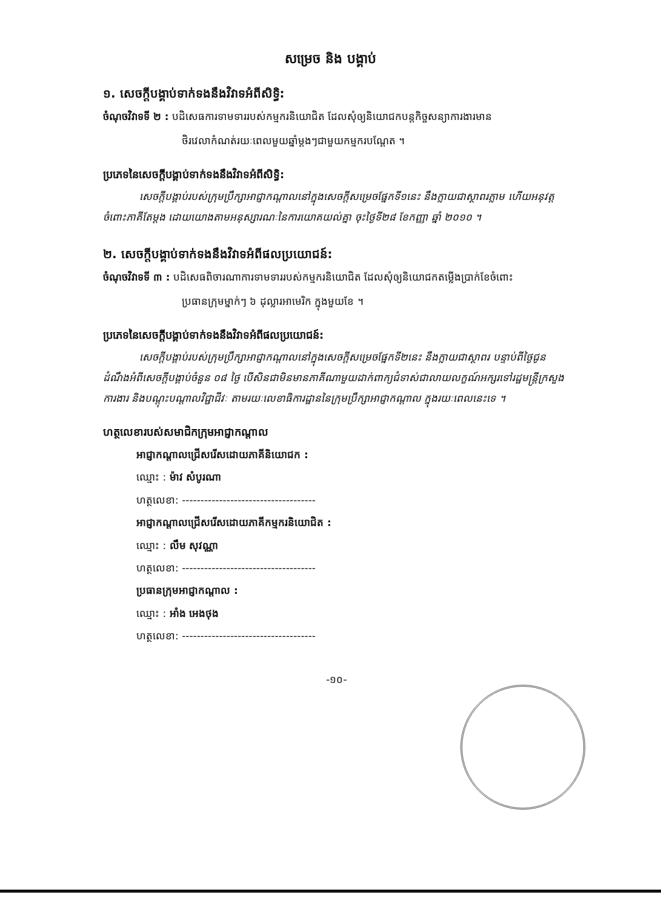សម្រេច និង បង្គាប់
១. សេចក្តីបង្គាប់ទាក់ទងនឹងវិវាទអំពីសិទ្ធិ:
ចំណុចវិវាទទី ២ : បដិសេធការទាមទាររបស់កម្មករនិយោជិត ដែលសុំឲ្យនិយោជកបន្តកិច្ចសន្យាការងារមាន
ថិរវេលាកំណត់រយៈពេលមួយឆ្នាំម្តងៗជាមួយកម្មករបណ្តែត ។
ប្រភេទនៃសេចក្តីបង្គាប់ទាក់ទងនឹងវិវាទអំពីសិទ្ធិ:
សេចក្តីបង្គាប់របស់ក្រុមប្រឹក្សាអាជ្ញាកណ្តាលនៅក្នុងសេចក្តីសម្រេចផ្នែកទី១នេះ នឹងក្លាយជាស្ថាពរភ្លាម ហើយអនុវត្តចំពោះភាគីតែម្តង ដោយយោងតាមអនុស្សារណៈនៃការយោគយល់គ្នា ចុះថ្ងៃទី២៨ ខែកញ្ញា ឆ្នាំ ២០១០ ។
២. សេចក្តីបង្គាប់ទាក់ទងនឹងវិវាទអំពីផលប្រយោជន៍:
ចំណុចវិវាទទី ៣ : បដិសេធពិចារណាការទាមទាររបស់កម្មករនិយោជិត ដែលសុំឲ្យនិយោជកតម្លើងប្រាក់ខែចំពោះ
ប្រធានក្រុមម្នាក់ៗ ៦ ដុល្លារអាមេរិក ក្នុងមួយខែ ។
ប្រភេទនៃសេចក្តីបង្គាប់ទាក់ទងនឹងវិវាទអំពីផលប្រយោជន៍:
សេចក្តីបង្គាប់របស់ក្រុមប្រឹក្សាអាជ្ញាកណ្តាលនៅក្នុងសេចក្តីសម្រេចផ្នែកទី២នេះ នឹងក្លាយជាស្ថាពរ បន្ទាប់ពីថ្ងៃជូនដំណឹងអំពីសេចក្តីបង្គាប់ចំនួន ០៨ ថ្ងៃ បើសិនជាមិនមានភាគីណាមួយដាក់ពាក្យជំទាស់ជាលាយលក្ខណ៍អក្សរទៅរដ្ឋមន្ត្រីក្រសួងការងារ និងបណ្តុះបណ្តាលវិជ្ជាជីវៈ តាមរយៈលេខាធិការដ្ឋាននៃក្រុមប្រឹក្សាអាជ្ញាកណ្តាល ក្នុងរយៈពេលនេះទេ ។
ហត្ថលេខារបស់សមាជិកក្រុមអាជ្ញាកណ្តាល
អាជ្ញាកណ្តាលជ្រើសរើសដោយភាគីនិយោជក :
ឈ្មោះ : ម៉ាវ សំបូរណា
ហត្ថលេខា: ------------------------------------
អាជ្ញាកណ្តាលជ្រើសរើសដោយភាគីកម្មករនិយោជិត :
ឈ្មោះ : លឹម សុវណ្ណា
ហត្ថលេខា: ------------------------------------
ប្រធានក្រុមអាជ្ញាកណ្តាល :
ឈ្មោះ : អាំង អេងថុង
ហត្ថលេខា: ------------------------------------
-១០-